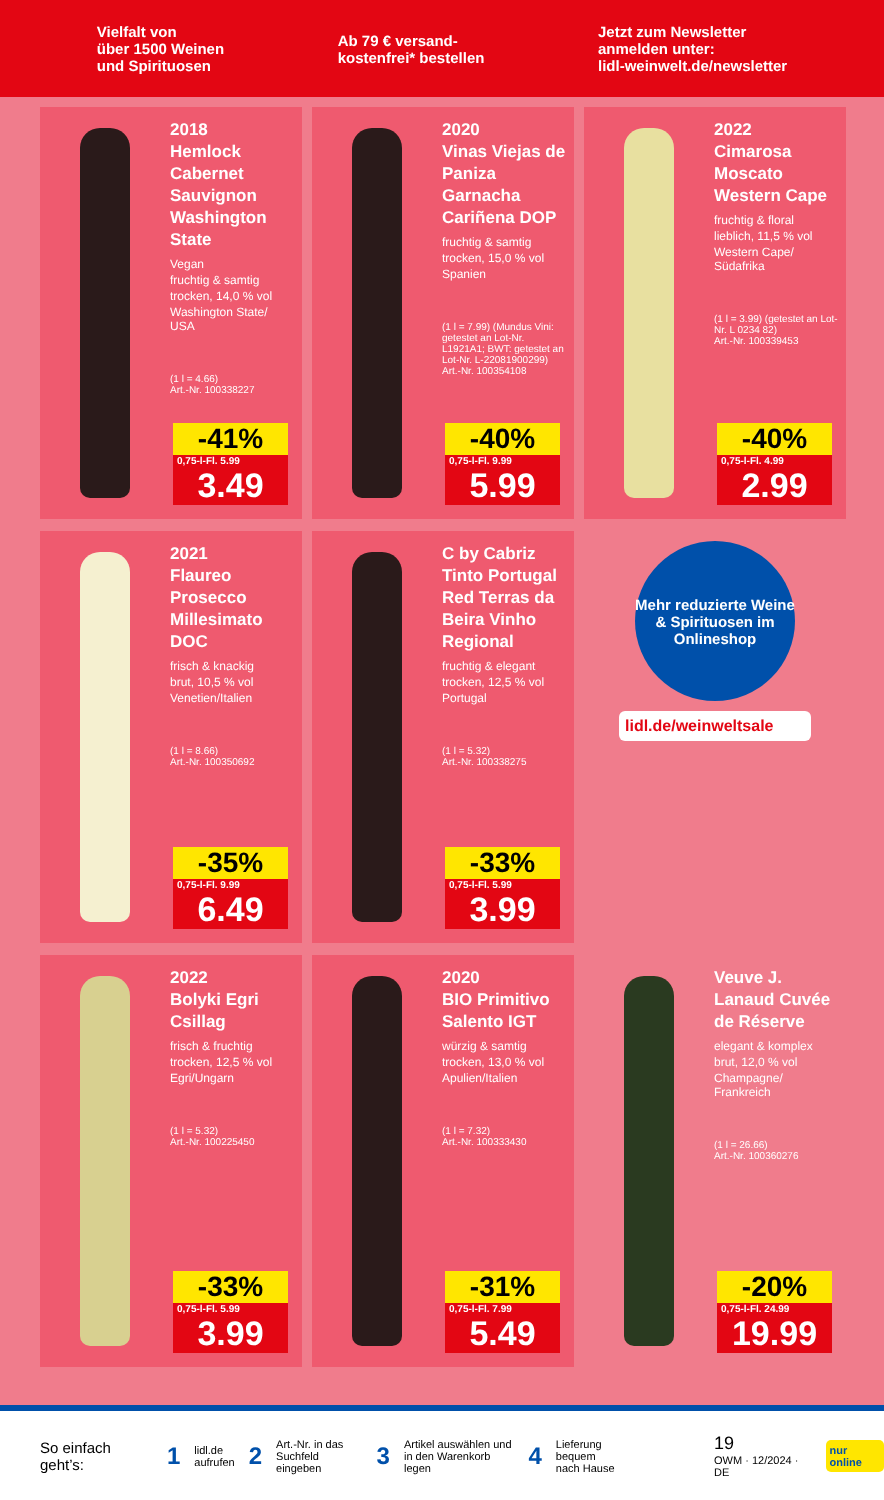Vielfalt von
über 1500 Weinen
und Spirituosen
Ab 79 € versand-
kostenfrei* bestellen
Jetzt zum Newsletter
anmelden unter:
lidl-weinwelt.de/newsletter
2018
Hemlock Cabernet Sauvignon Washington State
Vegan
fruchtig & samtig
trocken, 14,0 % vol
Washington State/ USA
(1 l = 4.66)
Art.-Nr. 100338227
-41%
0,75-l-Fl. 5.99
3.49
2020
Vinas Viejas de Paniza Garnacha Cariñena DOP
fruchtig & samtig
trocken, 15,0 % vol
Spanien
(1 l = 7.99) (Mundus Vini: getestet an Lot-Nr. L1921A1; BWT: getestet an Lot-Nr. L-22081900299)
Art.-Nr. 100354108
-40%
0,75-l-Fl. 9.99
5.99
2022
Cimarosa Moscato Western Cape
fruchtig & floral
lieblich, 11,5 % vol
Western Cape/ Südafrika
(1 l = 3.99) (getestet an Lot-Nr. L 0234 82)
Art.-Nr. 100339453
-40%
0,75-l-Fl. 4.99
2.99
2021
Flaureo Prosecco Millesimato DOC
frisch & knackig
brut, 10,5 % vol
Venetien/Italien
(1 l = 8.66)
Art.-Nr. 100350692
-35%
0,75-l-Fl. 9.99
6.49
C by Cabriz Tinto Portugal Red Terras da Beira Vinho Regional
fruchtig & elegant
trocken, 12,5 % vol
Portugal
(1 l = 5.32)
Art.-Nr. 100338275
-33%
0,75-l-Fl. 5.99
3.99
Mehr reduzierte Weine & Spirituosen im Onlineshop
lidl.de/weinweltsale
2022
Bolyki Egri Csillag
frisch & fruchtig
trocken, 12,5 % vol
Egri/Ungarn
(1 l = 5.32)
Art.-Nr. 100225450
-33%
0,75-l-Fl. 5.99
3.99
2020
BIO Primitivo Salento IGT
würzig & samtig
trocken, 13,0 % vol
Apulien/Italien
(1 l = 7.32)
Art.-Nr. 100333430
-31%
0,75-l-Fl. 7.99
5.49
Veuve J. Lanaud Cuvée de Réserve
elegant & komplex
brut, 12,0 % vol
Champagne/ Frankreich
(1 l = 26.66)
Art.-Nr. 100360276
-20%
0,75-l-Fl. 24.99
19.99
So einfach geht’s: 1 lidl.de
aufrufen 2 Art.-Nr. in das
Suchfeld eingeben 3 Artikel auswählen und
in den Warenkorb legen 4 Lieferung bequem
nach Hause 19
OWM · 12/2024 · DE nur online